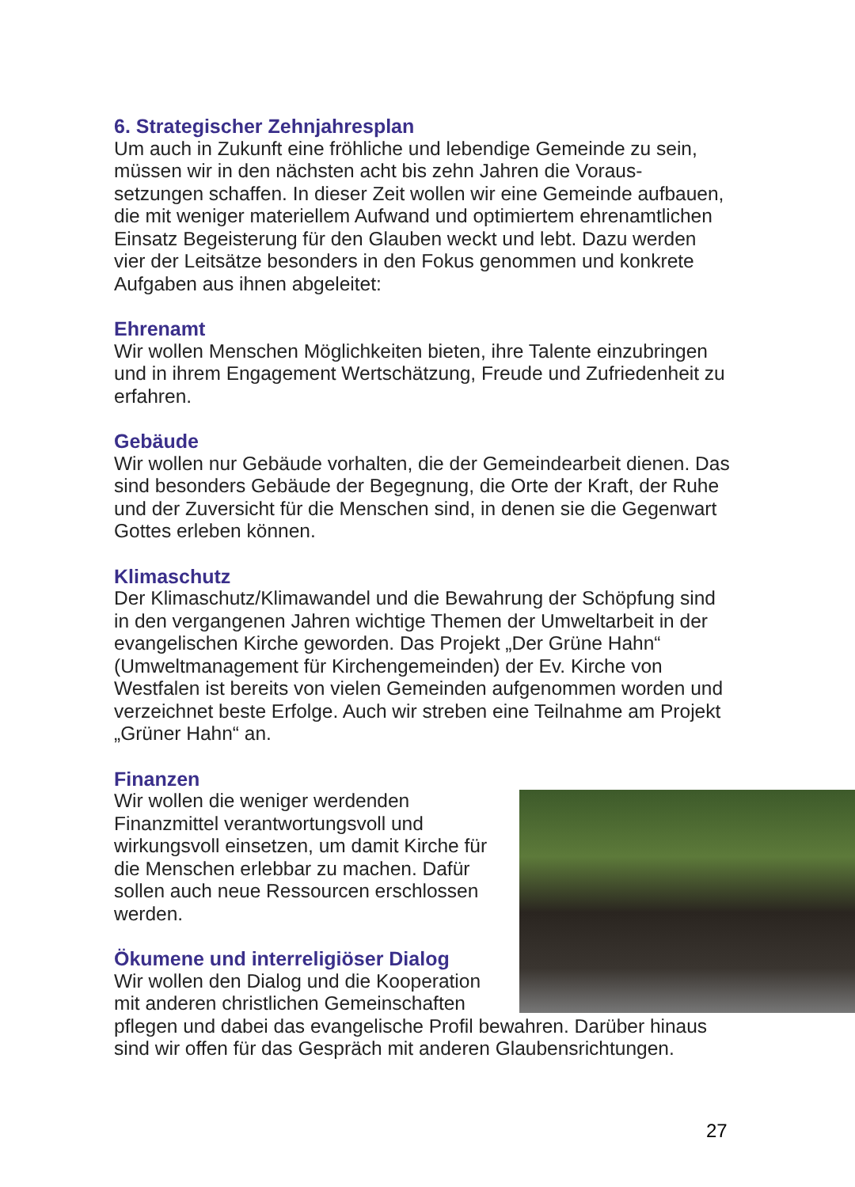6. Strategischer Zehnjahresplan
Um auch in Zukunft eine fröhliche und lebendige Gemeinde zu sein, müssen wir in den nächsten acht bis zehn Jahren die Voraus-setzungen schaffen. In dieser Zeit wollen wir eine Gemeinde aufbauen, die mit weniger materiellem Aufwand und optimiertem ehrenamtlichen Einsatz Begeisterung für den Glauben weckt und lebt. Dazu werden vier der Leitsätze besonders in den Fokus genommen und konkrete Aufgaben aus ihnen abgeleitet:
Ehrenamt
Wir wollen Menschen Möglichkeiten bieten, ihre Talente einzubringen und in ihrem Engagement Wertschätzung, Freude und Zufriedenheit zu erfahren.
Gebäude
Wir wollen nur Gebäude vorhalten, die der Gemeindearbeit dienen. Das sind besonders Gebäude der Begegnung, die Orte der Kraft, der Ruhe und der Zuversicht für die Menschen sind, in denen sie die Gegenwart Gottes erleben können.
Klimaschutz
Der Klimaschutz/Klimawandel und die Bewahrung der Schöpfung sind in den vergangenen Jahren wichtige Themen der Umweltarbeit in der evangelischen Kirche geworden. Das Projekt „Der Grüne Hahn“ (Umweltmanagement für Kirchengemeinden) der Ev. Kirche von Westfalen ist bereits von vielen Gemeinden aufgenommen worden und verzeichnet beste Erfolge. Auch wir streben eine Teilnahme am Projekt „Grüner Hahn“ an.
Finanzen
Wir wollen die weniger werdenden Finanzmittel verantwortungsvoll und wirkungsvoll einsetzen, um damit Kirche für die Menschen erlebbar zu machen. Dafür sollen auch neue Ressourcen erschlossen werden.
Ökumene und interreligiöser Dialog
Wir wollen den Dialog und die Kooperation mit anderen christlichen Gemeinschaften pflegen und dabei das evangelische Profil bewahren. Darüber hinaus sind wir offen für das Gespräch mit anderen Glaubensrichtungen.
27